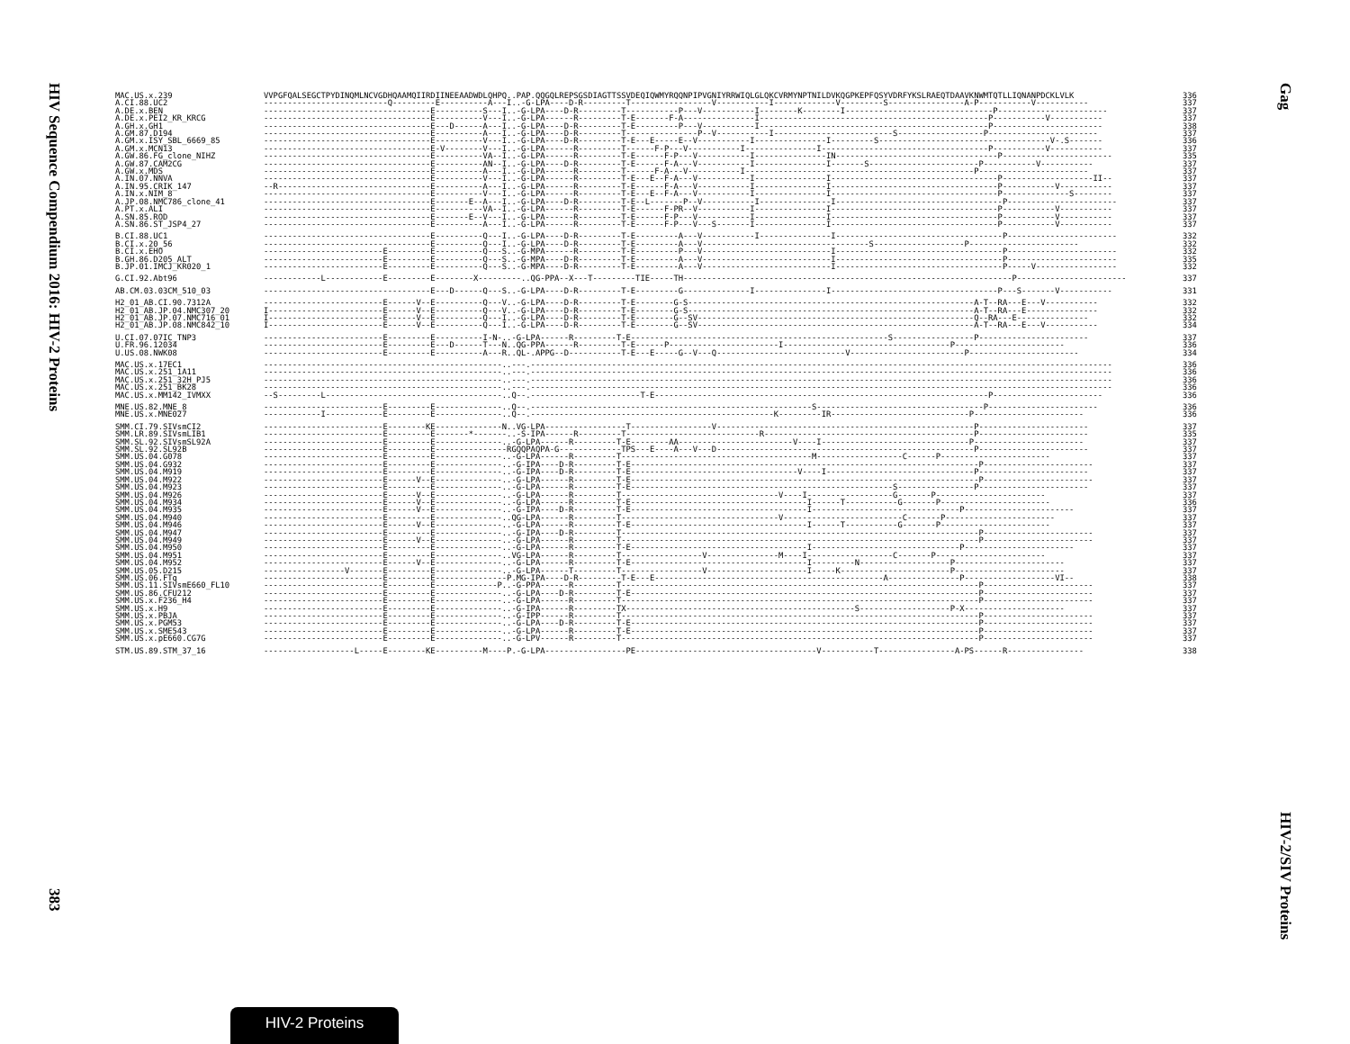HIV Sequence Compendium 2016: HIV-2 Proteins
383
| MAC.US.x.239 | VVPGFQALSEGCTPYDINQMLNCVGDHQAAMQIIRDIINEEAADWDLQHPQ..PAP.QQGQLREPSGSDIAGTTSSVDEQIQWMYRQQNPIPVGNIYRRWIQLGLQKCVRMYNPTNILDVKQGPKEPFQSYVDRFYKSLRAEQTDAAVKNWMTQTLLIQNANPDCKLVLK | 336 |
| A.CI.88.UC2 | --------------------------Q---------E----------A---I..-G-LPA----D-R---------T-----------------V-----------I-------------V---------S----------------A-P-----------V----------- | 337 |
| A.DE.x.BEN | -----------------------------------E----------S---I..-G-LPA----D-R---------T-----------P---V-----------I--------K--------I-------------------------------P----------------------- | 337 |
| A.DE.x.PEI2_KR_KRCG | -----------------------------------E----------V---I..-G-LPA------R---------T-E-------F-A---------------I------------------------------------------------P-----------V----------- | 337 |
| A.GH.x.GH1 | -----------------------------------E---D------A---I..-G-LPA----D-R---------T-E---------P---V-----------I------------------------------------------------P----------------------- | 338 |
| A.GM.87.D194 | -----------------------------------E----------A---I..-G-LPA----D-R---------T---------------P--V-----------I-------------------------S------------------P----------------------- | 337 |
| A.GM.x.ISY_SBL_6669_85 | -----------------------------------E----------V---I..-G-LPA----D-R---------T-E---E-----E--V-----------I---------------I---------S------------------------------------V-.S------- | 336 |
| A.GM.x.MCN13 | -----------------------------------E-V--------V---I..-G-LPA------R---------T------F-P---V-----------I---------------I-----------------------------------P-----------V----------- | 337 |
| A.GW.86.FG_clone_NIHZ | -----------------------------------E----------VA--I..-G-LPA------R---------T-E------F-P---V-----------I---------------IN----------------------------------P----------------------- | 335 |
| A.GW.87.CAM2CG | -----------------------------------E----------AN--I..-G-LPA----D-R---------T-E------F-A---V-----------I---------------I-------S-----------------------P-----------V----------- | 337 |
| A.GW.x.MDS | -----------------------------------E----------A---I..-G-LPA------R---------T------F-A---V-----------I------------------------------------------------P----------------------- | 337 |
| A.IN.07.NNVA | -----------------------------------E----------V---I..-G-LPA------R---------T-E---E--F-A---V-----------I---------------I-----------------------------------P-------------------II-- | 337 |
| A.IN.95.CRIK_147 | --R--------------------------------E----------A---I..-G-LPA------R---------T-E------F-A---V-----------I---------------I-----------------------------------P-----------V----------- | 337 |
| A.IN.x.NIM_8 | -----------------------------------E----------V---I..-G-LPA------R---------T-E---E--F-A---V-----------I---------------I-----------------------------------P--------------S-------- | 337 |
| A.JP.08.NMC786_clone_41 | -----------------------------------E-------E--A---I..-G-LPA----D-R---------T-E--L-------P--V-----------I---------------I-----------------------------------P----------------------- | 337 |
| A.PT.x.ALI | -----------------------------------E----------VA--I..-G-LPA------R---------T-E------F-PR--V-----------I---------------I-----------------------------------P-----------V----------- | 337 |
| A.SN.85.ROD | -----------------------------------E-------E--V---I..-G-LPA------R---------T-E------F-P---V-----------I---------------I-----------------------------------P-----------V----------- | 337 |
| A.SN.86.ST_JSP4_27 | -----------------------------------E----------A---I..-G-LPA------R---------T-E------F-P---V---S-------I---------------I-----------------------------------P-----------V----------- | 337 |
| B.CI.88.UC1 | -----------------------------------E----------Q---I..-G-LPA----D-R---------T-E---------A---V-----------I---------------I-----------------------------------P----------------------- | 332 |
| B.CI.x.20_56 | -----------------------------------E----------Q---I..-G-LPA----D-R---------T-E---------A---V-----------------------------------S-------------------P----------------------- | 332 |
| B.CI.x.EHO | -------------------------E---------E----------Q---S..-G-MPA------R---------T-E---------P---V---------------------------I-----------------------------------P----------------------- | 332 |
| B.GH.86.D205_ALT | -------------------------E---------E----------Q---S..-G-MPA----D-R---------T-E---------A---V---------------------------I-----------------------------------P----------------------- | 335 |
| B.JP.01.IMCJ_KR020_1 | -------------------------E---------E----------Q---S..-G-MPA----D-R---------T-E---------A---V---------------------------I-----------------------------------P-----V----------------- | 332 |
| G.CI.92.Abt96 | ------------L------------E---------E--------X---------..QG-PPA--X---T---------TIE-----TH---------------------------------------------------------------------P----------------------- | 337 |
| AB.CM.03.03CM_510_03 | -----------------------------------E---D------Q---S..-G-LPA----D-R---------T-E---------G--------------I---------------I-----------------------------------P---S-------V----------- | 331 |
| H2_01_AB.CI.90.7312A | -------------------------E------V--E----------Q---V..-G-LPA----D-R---------T-E--------G-S------------------------------------------------------------A-T--RA---E---V----------- | 332 |
| H2_01_AB.JP.04.NMC307_20 | I------------------------E------V--E----------Q---V..-G-LPA----D-R---------T-E--------G-S------------------------------------------------------------A-T--RA---E--------------- | 332 |
| H2_01_AB.JP.07.NMC716_01 | I------------------------E------V--E----------Q---I..-G-LPA----D-R---------T-E--------G--SV----------------------------------------------------------Q--RA---E--------------- | 332 |
| H2_01_AB.JP.08.NMC842_10 | I------------------------E------V--E----------Q---I..-G-LPA----D-R---------T-E--------G--SV----------------------------------------------------------A-T--RA---E---V----------- | 334 |
| U.CI.07.07IC_TNP3 | -------------------------E---------E----------I-N-..-G-LPA------R---------T-E------------------------------------------------------S-----------------P----------------------- | 337 |
| U.FR.96.12034 | -------------------------E---------E---D------T---N..QG-PPA------R---------T-E------P-----------------------I-----------------------------------P----------------------- | 336 |
| U.US.08.NWK08 | -------------------------E---------E----------A---R..QL-.APPG--D-----------T-E---E-----G--V---Q---------------------------V------------------------P----------------------- | 334 |
| MAC.US.x.17EC1 | --------------------------------------------------..---.-------------------------------------------------------------------------------------------------------------------------- | 336 |
| MAC.US.x.251_1A11 | --------------------------------------------------..---.-------------------------------------------------------------------------------------------------------------------------- | 336 |
| MAC.US.x.251_32H_PJ5 | --------------------------------------------------..---.-------------------------------------------------------------------------------------------------------------------------- | 336 |
| MAC.US.x.251_BK28 | --------------------------------------------------..---.-------------------------------------------------------------------------------------------------------------------------- | 336 |
| MAC.US.x.MM142_IVMXX | --S---------L-------------------------------------..Q--.-----------------------T-E----------------------------------------------------------------------P----------------------- | 336 |
| MNE.US.82.MNE_8 | -------------------------E---------E--------------..Q--.-----------------------------------------------------------S-----------------------------------P----------------------- | 336 |
| MNE.US.x.MNE027 | ------------I------------E---------E--------------..Q--.---------------------------------------------------K---------IR-----------------------------P----------------------- | 336 |
| SMM.CI.79.SIVsmCI2 | -------------------------E--------KE--------------N..VG-LPA-----------------T-----------------V------------------------------------------------------P----------------------- | 337 |
| SMM.LR.89.SIVsmLIB1 | -------------------------E---------E-------*-------..-S-IPA------R---------T----------------------------R--------------------------------------------P----------------------- | 335 |
| SMM.SL.92.SIVsmSL92A | -------------------------E---------E--------------..-G-LPA------R---------T-E--------AA------------------------V----I-------------------------------P----------------------- | 337 |
| SMM.SL.92.SL92B | -------------------------E---------E---------------RGQQPAQPA-G-------------TPS---E----A---V---D------------------------------------------------------P----------------------- | 337 |
| SMM.US.04.G078 | -------------------------E---------E--------------..-G-LPA------R---------T----------------------------------------M------------------C------P----------------------- | 337 |
| SMM.US.04.G932 | -------------------------E---------E--------------..-G-IPA----D-R---------T-E-------------------------------------------------------------------------P----------------------- | 337 |
| SMM.US.04.M919 | -------------------------E---------E--------------..-G-IPA----D-R---------T-E-----------------------------------V----I-------------------------------P----------------------- | 337 |
| SMM.US.04.M922 | -------------------------E------V--E--------------..-G-LPA------R---------T-E-------------------------------------------------------------------------P----------------------- | 337 |
| SMM.US.04.M923 | -------------------------E---------E--------------..-G-LPA------R---------T-E-------------------------------------------------------S----------------P----------------------- | 337 |
| SMM.US.04.M926 | -------------------------E------V--E--------------..-G-LPA------R---------T---------------------------------V----I------------------G-------P----------------------- | 337 |
| SMM.US.04.M934 | -------------------------E------V--E--------------..-G-LPA------R---------T-E-------------------------------------I------T-----------G-------P----------------------- | 336 |
| SMM.US.04.M935 | -------------------------E------V--E--------------..-G-IPA----D-R---------T-E-------------------------------------I-------------------------------P----------------------- | 337 |
| SMM.US.04.M940 | -------------------------E---------E--------------..QG-LPA------R---------T---------------------------------V-------------------------C-------P----------------------- | 337 |
| SMM.US.04.M946 | -------------------------E------V--E--------------..-G-LPA------R---------T-E-------------------------------------I------T-----------G-------P----------------------- | 337 |
| SMM.US.04.M947 | -------------------------E---------E--------------..-G-IPA----D-R---------T---------------------------------------------------------------------------P----------------------- | 337 |
| SMM.US.04.M949 | -------------------------E------V--E--------------..-G-LPA------R---------T---------------------------------------------------------------------------P----------------------- | 337 |
| SMM.US.04.M950 | -------------------------E---------E--------------..-G-LPA------R---------T-E-------------------------------------I-------------------------------P----------------------- | 337 |
| SMM.US.04.M951 | -------------------------E---------E--------------..VG-LPA------R---------T-----------------V---------------M----I------------------C-------P----------------------- | 337 |
| SMM.US.04.M952 | -------------------------E------V--E--------------..-G-LPA------R---------T-E-------------------------------------I---------N-------------------P----------------------- | 337 |
| SMM.US.05.D215 | -----------------V-------E---------E--------------..-G-LPA------T---------T-----------------V---------------------I-----K-----------------------P----------------------- | 337 |
| SMM.US.06.FTq | -------------------------E---------E---------------P.MG-IPA----D-R---------T-E---E------------------------------------------------A---------------P-------------------VI-- | 338 |
| SMM.US.11.SIVsmE660_FL10 | -------------------------E---------E-------------P..-G-PPA------R---------T---------------------------------------------------------------------------P----------------------- | 337 |
| SMM.US.86.CFU212 | -------------------------E---------E--------------..-G-LPA----D-R---------T-E-------------------------------------------------------------------------P----------------------- | 337 |
| SMM.US.x.F236_H4 | -------------------------E---------E--------------..-G-LPA------R---------T---------------------------------------------------------------------------P----------------------- | 337 |
| SMM.US.x.H9 | -------------------------E---------E--------------..-G-IPA------R---------TX------------------------------------------------S-------------------P-X--------------------- | 337 |
| SMM.US.x.PBJA | -------------------------E---------E--------------..-G-IPP------R---------T---------------------------------------------------------------------------P----------------------- | 337 |
| SMM.US.x.PGM53 | -------------------------E---------E--------------..-G-LPA----D-R---------T-E-------------------------------------------------------------------------P----------------------- | 337 |
| SMM.US.x.SME543 | -------------------------E---------E--------------..-G-LPA------R---------T-E-------------------------------------------------------------------------P----------------------- | 337 |
| SMM.US.x.pE660.CG7G | -------------------------E---------E--------------..-G-LPV------R---------T---------------------------------------------------------------------------P----------------------- | 337 |
| STM.US.89.STM_37_16 | -------------------L-----E--------KE----------M----P.-G-LPA-----------------PE--------------------------------------V-----------T----------------A-PS------R---------------- | 338 |
Gag
HIV-2/SIV Proteins
HIV-2 Proteins